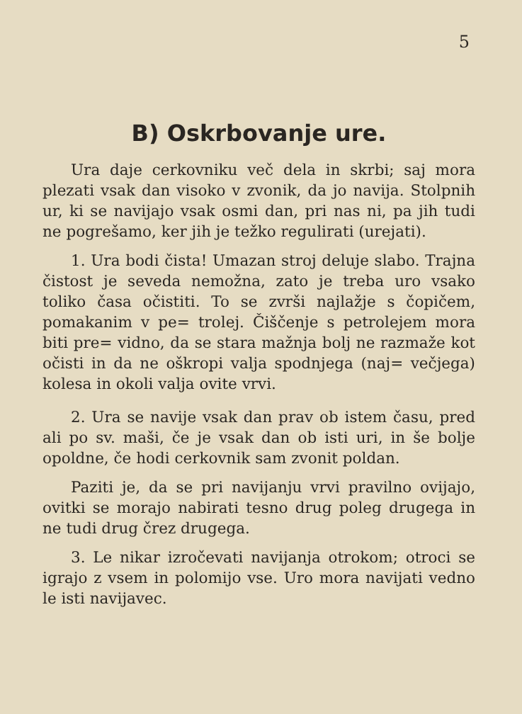5
B) Oskrbovanje ure.
Ura daje cerkovniku več dela in skrbi; saj mora plezati vsak dan visoko v zvonik, da jo navija. Stolpnih ur, ki se navijajo vsak osmi dan, pri nas ni, pa jih tudi ne pogrešamo, ker jih je težko regulirati (urejati).
1. Ura bodi čista! Umazan stroj deluje slabo. Trajna čistost je seveda nemožna, zato je treba uro vsako toliko časa očistiti. To se zvrši najlažje s čopičem, pomakanim v pe= trolej. Čiščenje s petrolejem mora biti pre= vidno, da se stara mažnja bolj ne razmaže kot očisti in da ne oškropi valja spodnjega (naj= večjega) kolesa in okoli valja ovite vrvi.
2. Ura se navije vsak dan prav ob istem času, pred ali po sv. maši, če je vsak dan ob isti uri, in še bolje opoldne, če hodi cerkovnik sam zvonit poldan.
Paziti je, da se pri navijanju vrvi pravilno ovijajo, ovitki se morajo nabirati tesno drug poleg drugega in ne tudi drug črez drugega.
3. Le nikar izročevati navijanja otrokom; otroci se igrajo z vsem in polomijo vse. Uro mora navijati vedno le isti navijavec.